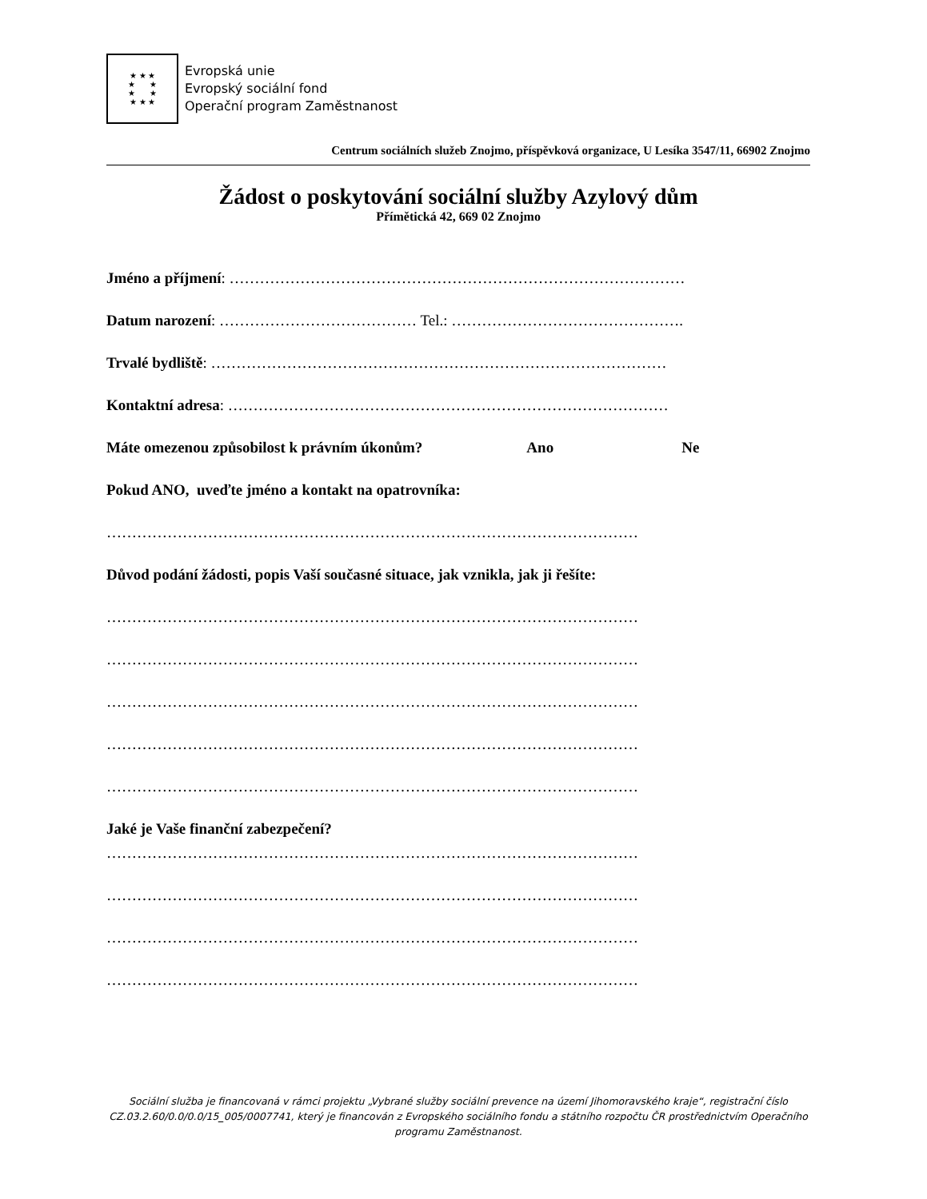★ ★ ★
★ ★
★ ★
★ ★ ★
Evropská unie
Evropský sociální fond
Operační program Zaměstnanost
Centrum sociálních služeb Znojmo, příspěvková organizace, U Lesíka 3547/11, 66902 Znojmo
Žádost o poskytování sociální služby Azylový dům
Přímětická 42, 669 02 Znojmo
Jméno a příjmení: ………………………………………………………………………………
Datum narození: ………………………………… Tel.: ……………………………………….
Trvalé bydliště: ………………………………………………………………………………
Kontaktní adresa: ……………………………………………………………………………
Máte omezenou způsobilost k právním úkonům? Ano Ne
Pokud ANO, uveďte jméno a kontakt na opatrovníka:
……………………………………………………………………………………………
Důvod podání žádosti, popis Vaší současné situace, jak vznikla, jak ji řešíte:
……………………………………………………………………………………………
……………………………………………………………………………………………
……………………………………………………………………………………………
……………………………………………………………………………………………
……………………………………………………………………………………………
Jaké je Vaše finanční zabezpečení?
……………………………………………………………………………………………
……………………………………………………………………………………………
……………………………………………………………………………………………
……………………………………………………………………………………………
Sociální služba je financovaná v rámci projektu „Vybrané služby sociální prevence na území Jihomoravského kraje“, registrační číslo CZ.03.2.60/0.0/0.0/15_005/0007741, který je financován z Evropského sociálního fondu a státního rozpočtu ČR prostřednictvím Operačního programu Zaměstnanost.